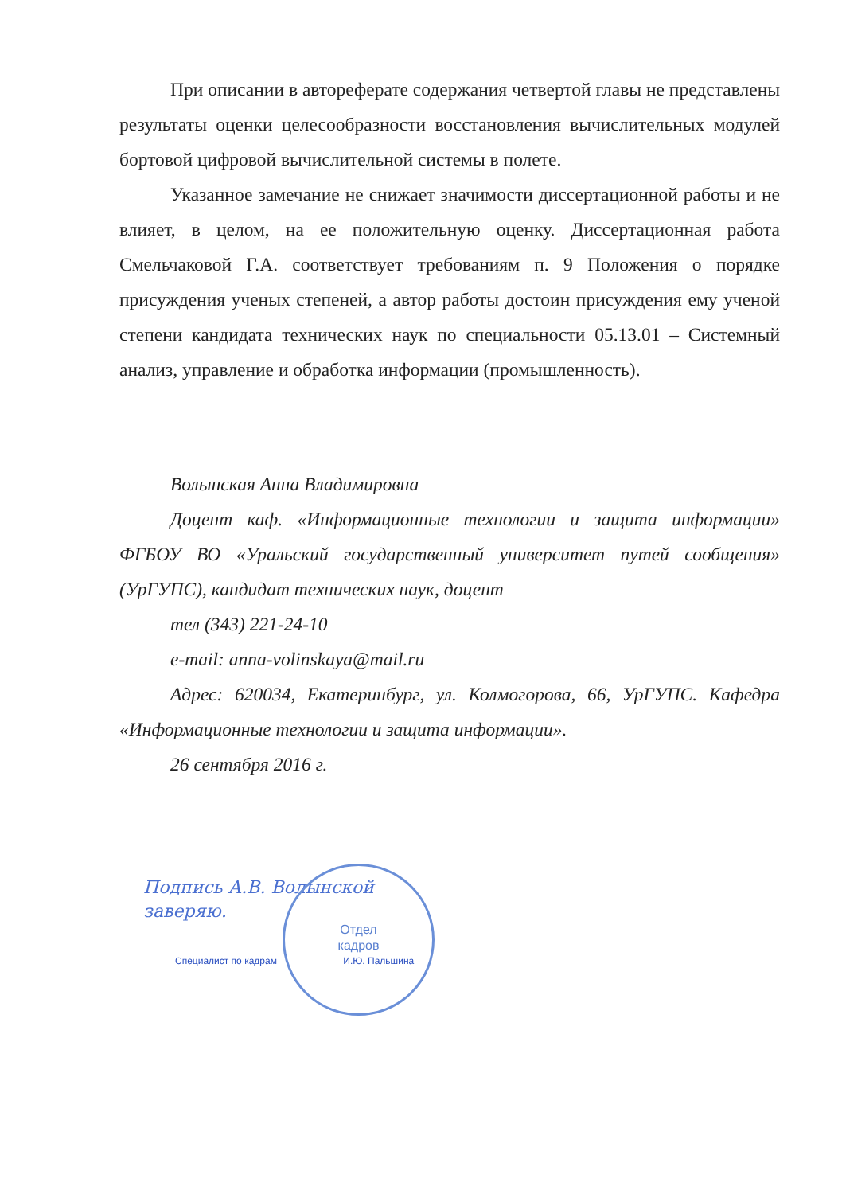При описании в автореферате содержания четвертой главы не представлены результаты оценки целесообразности восстановления вычислительных модулей бортовой цифровой вычислительной системы в полете.
Указанное замечание не снижает значимости диссертационной работы и не влияет, в целом, на ее положительную оценку. Диссертационная работа Смельчаковой Г.А. соответствует требованиям п. 9 Положения о порядке присуждения ученых степеней, а автор работы достоин присуждения ему ученой степени кандидата технических наук по специальности 05.13.01 – Системный анализ, управление и обработка информации (промышленность).
Волынская Анна Владимировна
Доцент каф. «Информационные технологии и защита информации» ФГБОУ ВО «Уральский государственный университет путей сообщения» (УрГУПС), кандидат технических наук, доцент
тел (343) 221-24-10
e-mail: anna-volinskaya@mail.ru
Адрес: 620034, Екатеринбург, ул. Колмогорова, 66, УрГУПС. Кафедра «Информационные технологии и защита информации».
26 сентября 2016 г.
Подпись А.В. Волынской
заверяю.
Отдел
кадров
Специалист по кадрам И.Ю. Пальшина